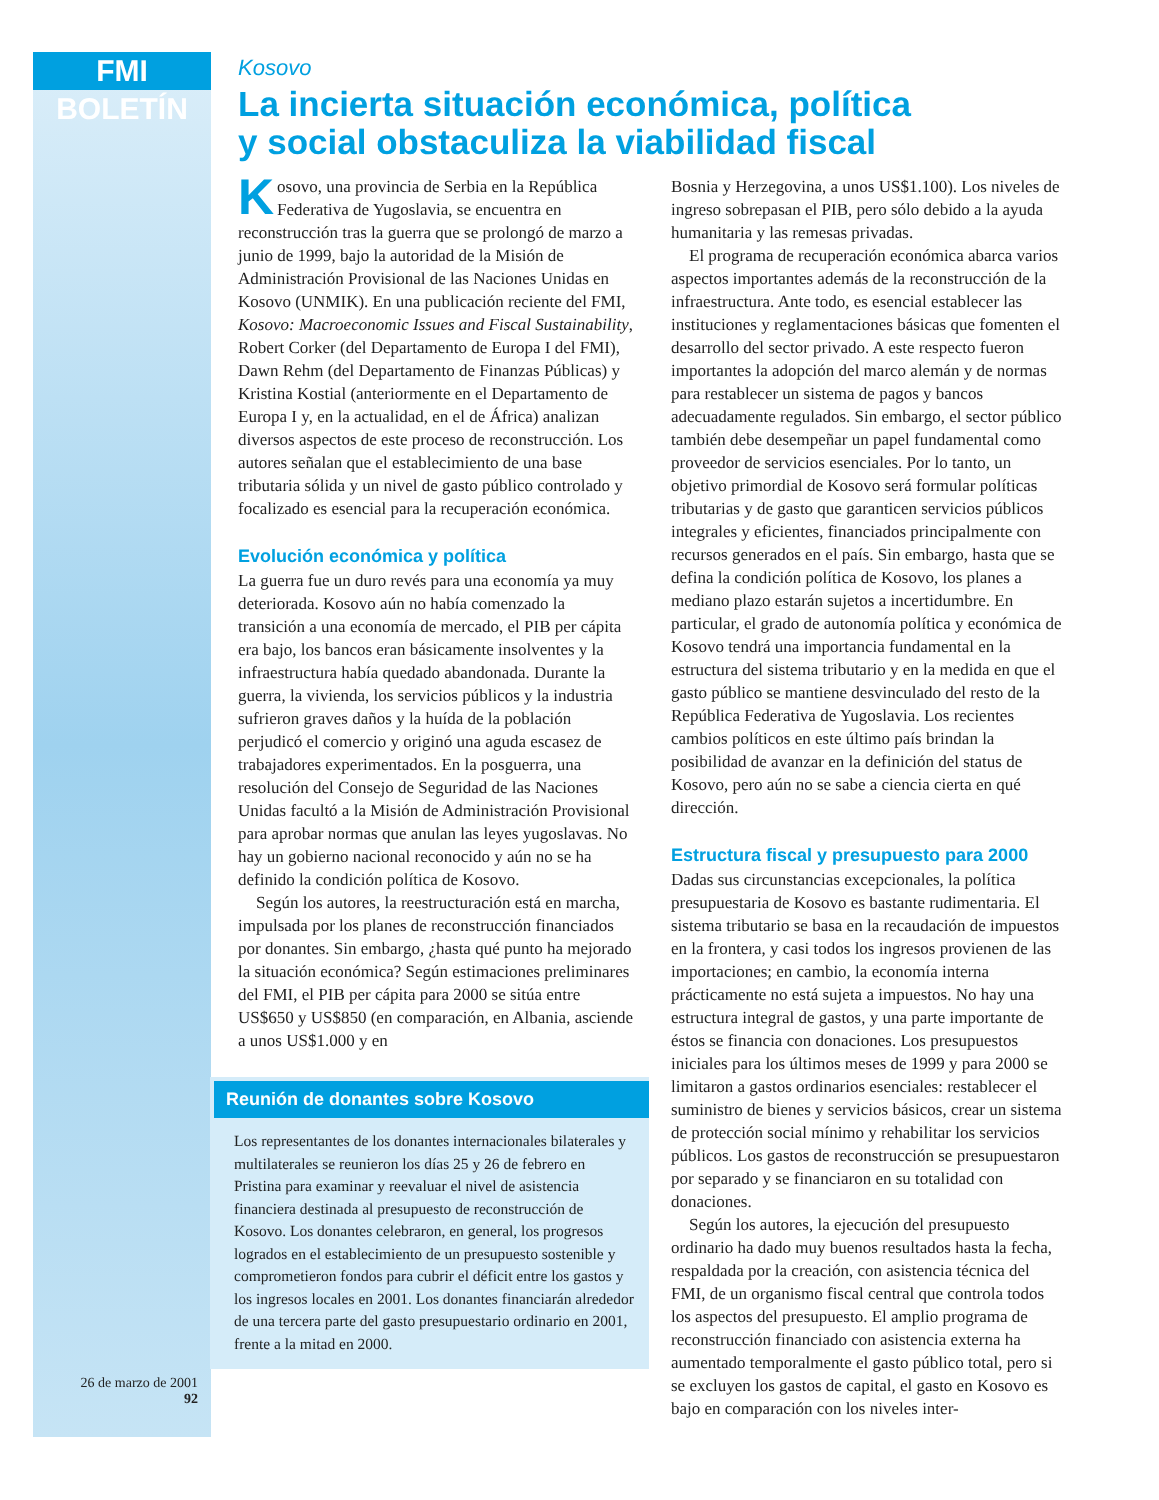FMI BOLETÍN
26 de marzo de 2001
92
Kosovo
La incierta situación económica, política
y social obstaculiza la viabilidad fiscal
Kosovo, una provincia de Serbia en la República Federativa de Yugoslavia, se encuentra en reconstrucción tras la guerra que se prolongó de marzo a junio de 1999, bajo la autoridad de la Misión de Administración Provisional de las Naciones Unidas en Kosovo (UNMIK). En una publicación reciente del FMI, Kosovo: Macroeconomic Issues and Fiscal Sustainability, Robert Corker (del Departamento de Europa I del FMI), Dawn Rehm (del Departamento de Finanzas Públicas) y Kristina Kostial (anteriormente en el Departamento de Europa I y, en la actualidad, en el de África) analizan diversos aspectos de este proceso de reconstrucción. Los autores señalan que el establecimiento de una base tributaria sólida y un nivel de gasto público controlado y focalizado es esencial para la recuperación económica.
Evolución económica y política
La guerra fue un duro revés para una economía ya muy deteriorada. Kosovo aún no había comenzado la transición a una economía de mercado, el PIB per cápita era bajo, los bancos eran básicamente insolventes y la infraestructura había quedado abandonada. Durante la guerra, la vivienda, los servicios públicos y la industria sufrieron graves daños y la huída de la población perjudicó el comercio y originó una aguda escasez de trabajadores experimentados. En la posguerra, una resolución del Consejo de Seguridad de las Naciones Unidas facultó a la Misión de Administración Provisional para aprobar normas que anulan las leyes yugoslavas. No hay un gobierno nacional reconocido y aún no se ha definido la condición política de Kosovo.
Según los autores, la reestructuración está en marcha, impulsada por los planes de reconstrucción financiados por donantes. Sin embargo, ¿hasta qué punto ha mejorado la situación económica? Según estimaciones preliminares del FMI, el PIB per cápita para 2000 se sitúa entre US$650 y US$850 (en comparación, en Albania, asciende a unos US$1.000 y en
Reunión de donantes sobre Kosovo
Los representantes de los donantes internacionales bilaterales y multilaterales se reunieron los días 25 y 26 de febrero en Pristina para examinar y reevaluar el nivel de asistencia financiera destinada al presupuesto de reconstrucción de Kosovo. Los donantes celebraron, en general, los progresos logrados en el establecimiento de un presupuesto sostenible y comprometieron fondos para cubrir el déficit entre los gastos y los ingresos locales en 2001. Los donantes financiarán alrededor de una tercera parte del gasto presupuestario ordinario en 2001, frente a la mitad en 2000.
Bosnia y Herzegovina, a unos US$1.100). Los niveles de ingreso sobrepasan el PIB, pero sólo debido a la ayuda humanitaria y las remesas privadas.
El programa de recuperación económica abarca varios aspectos importantes además de la reconstrucción de la infraestructura. Ante todo, es esencial establecer las instituciones y reglamentaciones básicas que fomenten el desarrollo del sector privado. A este respecto fueron importantes la adopción del marco alemán y de normas para restablecer un sistema de pagos y bancos adecuadamente regulados. Sin embargo, el sector público también debe desempeñar un papel fundamental como proveedor de servicios esenciales. Por lo tanto, un objetivo primordial de Kosovo será formular políticas tributarias y de gasto que garanticen servicios públicos integrales y eficientes, financiados principalmente con recursos generados en el país. Sin embargo, hasta que se defina la condición política de Kosovo, los planes a mediano plazo estarán sujetos a incertidumbre. En particular, el grado de autonomía política y económica de Kosovo tendrá una importancia fundamental en la estructura del sistema tributario y en la medida en que el gasto público se mantiene desvinculado del resto de la República Federativa de Yugoslavia. Los recientes cambios políticos en este último país brindan la posibilidad de avanzar en la definición del status de Kosovo, pero aún no se sabe a ciencia cierta en qué dirección.
Estructura fiscal y presupuesto para 2000
Dadas sus circunstancias excepcionales, la política presupuestaria de Kosovo es bastante rudimentaria. El sistema tributario se basa en la recaudación de impuestos en la frontera, y casi todos los ingresos provienen de las importaciones; en cambio, la economía interna prácticamente no está sujeta a impuestos. No hay una estructura integral de gastos, y una parte importante de éstos se financia con donaciones. Los presupuestos iniciales para los últimos meses de 1999 y para 2000 se limitaron a gastos ordinarios esenciales: restablecer el suministro de bienes y servicios básicos, crear un sistema de protección social mínimo y rehabilitar los servicios públicos. Los gastos de reconstrucción se presupuestaron por separado y se financiaron en su totalidad con donaciones.
Según los autores, la ejecución del presupuesto ordinario ha dado muy buenos resultados hasta la fecha, respaldada por la creación, con asistencia técnica del FMI, de un organismo fiscal central que controla todos los aspectos del presupuesto. El amplio programa de reconstrucción financiado con asistencia externa ha aumentado temporalmente el gasto público total, pero si se excluyen los gastos de capital, el gasto en Kosovo es bajo en comparación con los niveles inter-